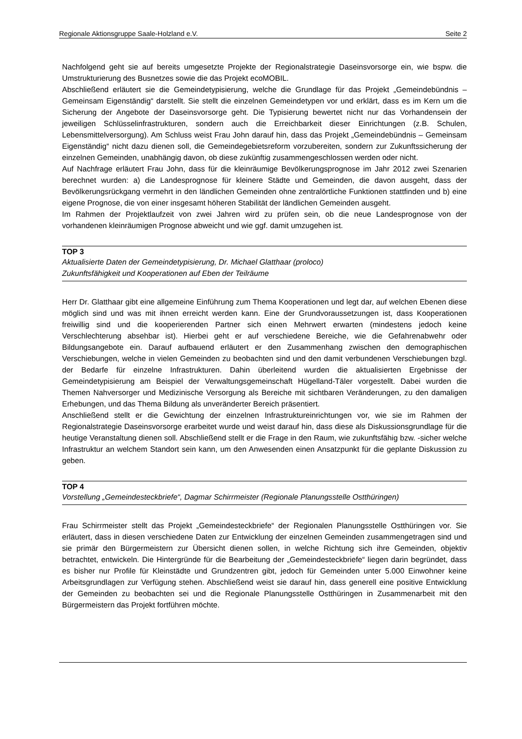Regionale Aktionsgruppe Saale-Holzland e.V. Seite 2
Nachfolgend geht sie auf bereits umgesetzte Projekte der Regionalstrategie Daseinsvorsorge ein, wie bspw. die Umstrukturierung des Busnetzes sowie die das Projekt ecoMOBIL.
Abschließend erläutert sie die Gemeindetypisierung, welche die Grundlage für das Projekt „Gemeindebündnis – Gemeinsam Eigenständig“ darstellt. Sie stellt die einzelnen Gemeindetypen vor und erklärt, dass es im Kern um die Sicherung der Angebote der Daseinsvorsorge geht. Die Typisierung bewertet nicht nur das Vorhandensein der jeweiligen Schlüsselinfrastrukturen, sondern auch die Erreichbarkeit dieser Einrichtungen (z.B. Schulen, Lebensmittelversorgung). Am Schluss weist Frau John darauf hin, dass das Projekt „Gemeindebündnis – Gemeinsam Eigenständig“ nicht dazu dienen soll, die Gemeindegebietsreform vorzubereiten, sondern zur Zukunftssicherung der einzelnen Gemeinden, unabhängig davon, ob diese zukünftig zusammengeschlossen werden oder nicht.
Auf Nachfrage erläutert Frau John, dass für die kleinräumige Bevölkerungsprognose im Jahr 2012 zwei Szenarien berechnet wurden: a) die Landesprognose für kleinere Städte und Gemeinden, die davon ausgeht, dass der Bevölkerungsrückgang vermehrt in den ländlichen Gemeinden ohne zentralörtliche Funktionen stattfinden und b) eine eigene Prognose, die von einer insgesamt höheren Stabilität der ländlichen Gemeinden ausgeht.
Im Rahmen der Projektlaufzeit von zwei Jahren wird zu prüfen sein, ob die neue Landesprognose von der vorhandenen kleinräumigen Prognose abweicht und wie ggf. damit umzugehen ist.
TOP 3
Aktualisierte Daten der Gemeindetypisierung, Dr. Michael Glatthaar (proloco)
Zukunftsfähigkeit und Kooperationen auf Eben der Teilräume
Herr Dr. Glatthaar gibt eine allgemeine Einführung zum Thema Kooperationen und legt dar, auf welchen Ebenen diese möglich sind und was mit ihnen erreicht werden kann. Eine der Grundvoraussetzungen ist, dass Kooperationen freiwillig sind und die kooperierenden Partner sich einen Mehrwert erwarten (mindestens jedoch keine Verschlechterung absehbar ist). Hierbei geht er auf verschiedene Bereiche, wie die Gefahrenabwehr oder Bildungsangebote ein. Darauf aufbauend erläutert er den Zusammenhang zwischen den demographischen Verschiebungen, welche in vielen Gemeinden zu beobachten sind und den damit verbundenen Verschiebungen bzgl. der Bedarfe für einzelne Infrastrukturen. Dahin überleitend wurden die aktualisierten Ergebnisse der Gemeindetypisierung am Beispiel der Verwaltungsgemeinschaft Hügelland-Täler vorgestellt. Dabei wurden die Themen Nahversorger und Medizinische Versorgung als Bereiche mit sichtbaren Veränderungen, zu den damaligen Erhebungen, und das Thema Bildung als unveränderter Bereich präsentiert.
Anschließend stellt er die Gewichtung der einzelnen Infrastruktureinrichtungen vor, wie sie im Rahmen der Regionalstrategie Daseinsvorsorge erarbeitet wurde und weist darauf hin, dass diese als Diskussionsgrundlage für die heutige Veranstaltung dienen soll. Abschließend stellt er die Frage in den Raum, wie zukunftsfähig bzw. -sicher welche Infrastruktur an welchem Standort sein kann, um den Anwesenden einen Ansatzpunkt für die geplante Diskussion zu geben.
TOP 4
Vorstellung „Gemeindesteckbriefe“, Dagmar Schirrmeister (Regionale Planungsstelle Ostthüringen)
Frau Schirrmeister stellt das Projekt „Gemeindesteckbriefe“ der Regionalen Planungsstelle Ostthüringen vor. Sie erläutert, dass in diesen verschiedene Daten zur Entwicklung der einzelnen Gemeinden zusammengetragen sind und sie primär den Bürgermeistern zur Übersicht dienen sollen, in welche Richtung sich ihre Gemeinden, objektiv betrachtet, entwickeln. Die Hintergründe für die Bearbeitung der „Gemeindesteckbriefe“ liegen darin begründet, dass es bisher nur Profile für Kleinstädte und Grundzentren gibt, jedoch für Gemeinden unter 5.000 Einwohner keine Arbeitsgrundlagen zur Verfügung stehen. Abschließend weist sie darauf hin, dass generell eine positive Entwicklung der Gemeinden zu beobachten sei und die Regionale Planungsstelle Ostthüringen in Zusammenarbeit mit den Bürgermeistern das Projekt fortführen möchte.